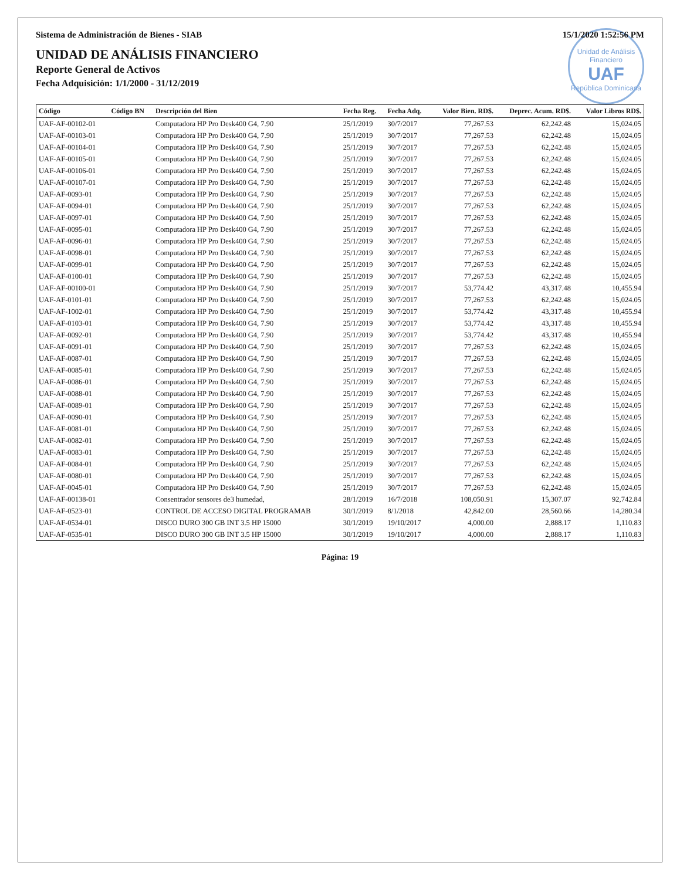Sistema de Administración de Bienes - SIAB 15/1/2020 1:52:56 PM
Unidad de Análisis Financiero
UAF
República Dominicana
UNIDAD DE ANÁLISIS FINANCIERO
Reporte General de Activos
Fecha Adquisición: 1/1/2000 - 31/12/2019
| Código | Código BN | Descripción del Bien | Fecha Reg. | Fecha Adq. | Valor Bien. RD$. | Deprec. Acum. RD$. | Valor Libros RD$. |
| --- | --- | --- | --- | --- | --- | --- | --- |
| UAF-AF-00102-01 | | Computadora HP Pro Desk400 G4, 7.90 | 25/1/2019 | 30/7/2017 | 77,267.53 | 62,242.48 | 15,024.05 |
| UAF-AF-00103-01 | | Computadora HP Pro Desk400 G4, 7.90 | 25/1/2019 | 30/7/2017 | 77,267.53 | 62,242.48 | 15,024.05 |
| UAF-AF-00104-01 | | Computadora HP Pro Desk400 G4, 7.90 | 25/1/2019 | 30/7/2017 | 77,267.53 | 62,242.48 | 15,024.05 |
| UAF-AF-00105-01 | | Computadora HP Pro Desk400 G4, 7.90 | 25/1/2019 | 30/7/2017 | 77,267.53 | 62,242.48 | 15,024.05 |
| UAF-AF-00106-01 | | Computadora HP Pro Desk400 G4, 7.90 | 25/1/2019 | 30/7/2017 | 77,267.53 | 62,242.48 | 15,024.05 |
| UAF-AF-00107-01 | | Computadora HP Pro Desk400 G4, 7.90 | 25/1/2019 | 30/7/2017 | 77,267.53 | 62,242.48 | 15,024.05 |
| UAF-AF-0093-01 | | Computadora HP Pro Desk400 G4, 7.90 | 25/1/2019 | 30/7/2017 | 77,267.53 | 62,242.48 | 15,024.05 |
| UAF-AF-0094-01 | | Computadora HP Pro Desk400 G4, 7.90 | 25/1/2019 | 30/7/2017 | 77,267.53 | 62,242.48 | 15,024.05 |
| UAF-AF-0097-01 | | Computadora HP Pro Desk400 G4, 7.90 | 25/1/2019 | 30/7/2017 | 77,267.53 | 62,242.48 | 15,024.05 |
| UAF-AF-0095-01 | | Computadora HP Pro Desk400 G4, 7.90 | 25/1/2019 | 30/7/2017 | 77,267.53 | 62,242.48 | 15,024.05 |
| UAF-AF-0096-01 | | Computadora HP Pro Desk400 G4, 7.90 | 25/1/2019 | 30/7/2017 | 77,267.53 | 62,242.48 | 15,024.05 |
| UAF-AF-0098-01 | | Computadora HP Pro Desk400 G4, 7.90 | 25/1/2019 | 30/7/2017 | 77,267.53 | 62,242.48 | 15,024.05 |
| UAF-AF-0099-01 | | Computadora HP Pro Desk400 G4, 7.90 | 25/1/2019 | 30/7/2017 | 77,267.53 | 62,242.48 | 15,024.05 |
| UAF-AF-0100-01 | | Computadora HP Pro Desk400 G4, 7.90 | 25/1/2019 | 30/7/2017 | 77,267.53 | 62,242.48 | 15,024.05 |
| UAF-AF-00100-01 | | Computadora HP Pro Desk400 G4, 7.90 | 25/1/2019 | 30/7/2017 | 53,774.42 | 43,317.48 | 10,455.94 |
| UAF-AF-0101-01 | | Computadora HP Pro Desk400 G4, 7.90 | 25/1/2019 | 30/7/2017 | 77,267.53 | 62,242.48 | 15,024.05 |
| UAF-AF-1002-01 | | Computadora HP Pro Desk400 G4, 7.90 | 25/1/2019 | 30/7/2017 | 53,774.42 | 43,317.48 | 10,455.94 |
| UAF-AF-0103-01 | | Computadora HP Pro Desk400 G4, 7.90 | 25/1/2019 | 30/7/2017 | 53,774.42 | 43,317.48 | 10,455.94 |
| UAF-AF-0092-01 | | Computadora HP Pro Desk400 G4, 7.90 | 25/1/2019 | 30/7/2017 | 53,774.42 | 43,317.48 | 10,455.94 |
| UAF-AF-0091-01 | | Computadora HP Pro Desk400 G4, 7.90 | 25/1/2019 | 30/7/2017 | 77,267.53 | 62,242.48 | 15,024.05 |
| UAF-AF-0087-01 | | Computadora HP Pro Desk400 G4, 7.90 | 25/1/2019 | 30/7/2017 | 77,267.53 | 62,242.48 | 15,024.05 |
| UAF-AF-0085-01 | | Computadora HP Pro Desk400 G4, 7.90 | 25/1/2019 | 30/7/2017 | 77,267.53 | 62,242.48 | 15,024.05 |
| UAF-AF-0086-01 | | Computadora HP Pro Desk400 G4, 7.90 | 25/1/2019 | 30/7/2017 | 77,267.53 | 62,242.48 | 15,024.05 |
| UAF-AF-0088-01 | | Computadora HP Pro Desk400 G4, 7.90 | 25/1/2019 | 30/7/2017 | 77,267.53 | 62,242.48 | 15,024.05 |
| UAF-AF-0089-01 | | Computadora HP Pro Desk400 G4, 7.90 | 25/1/2019 | 30/7/2017 | 77,267.53 | 62,242.48 | 15,024.05 |
| UAF-AF-0090-01 | | Computadora HP Pro Desk400 G4, 7.90 | 25/1/2019 | 30/7/2017 | 77,267.53 | 62,242.48 | 15,024.05 |
| UAF-AF-0081-01 | | Computadora HP Pro Desk400 G4, 7.90 | 25/1/2019 | 30/7/2017 | 77,267.53 | 62,242.48 | 15,024.05 |
| UAF-AF-0082-01 | | Computadora HP Pro Desk400 G4, 7.90 | 25/1/2019 | 30/7/2017 | 77,267.53 | 62,242.48 | 15,024.05 |
| UAF-AF-0083-01 | | Computadora HP Pro Desk400 G4, 7.90 | 25/1/2019 | 30/7/2017 | 77,267.53 | 62,242.48 | 15,024.05 |
| UAF-AF-0084-01 | | Computadora HP Pro Desk400 G4, 7.90 | 25/1/2019 | 30/7/2017 | 77,267.53 | 62,242.48 | 15,024.05 |
| UAF-AF-0080-01 | | Computadora HP Pro Desk400 G4, 7.90 | 25/1/2019 | 30/7/2017 | 77,267.53 | 62,242.48 | 15,024.05 |
| UAF-AF-0045-01 | | Computadora HP Pro Desk400 G4, 7.90 | 25/1/2019 | 30/7/2017 | 77,267.53 | 62,242.48 | 15,024.05 |
| UAF-AF-00138-01 | | Consentrador sensores de3 humedad, | 28/1/2019 | 16/7/2018 | 108,050.91 | 15,307.07 | 92,742.84 |
| UAF-AF-0523-01 | | CONTROL DE ACCESO DIGITAL PROGRAMAB | 30/1/2019 | 8/1/2018 | 42,842.00 | 28,560.66 | 14,280.34 |
| UAF-AF-0534-01 | | DISCO DURO 300 GB INT 3.5 HP 15000 | 30/1/2019 | 19/10/2017 | 4,000.00 | 2,888.17 | 1,110.83 |
| UAF-AF-0535-01 | | DISCO DURO 300 GB INT 3.5 HP 15000 | 30/1/2019 | 19/10/2017 | 4,000.00 | 2,888.17 | 1,110.83 |
Página: 19